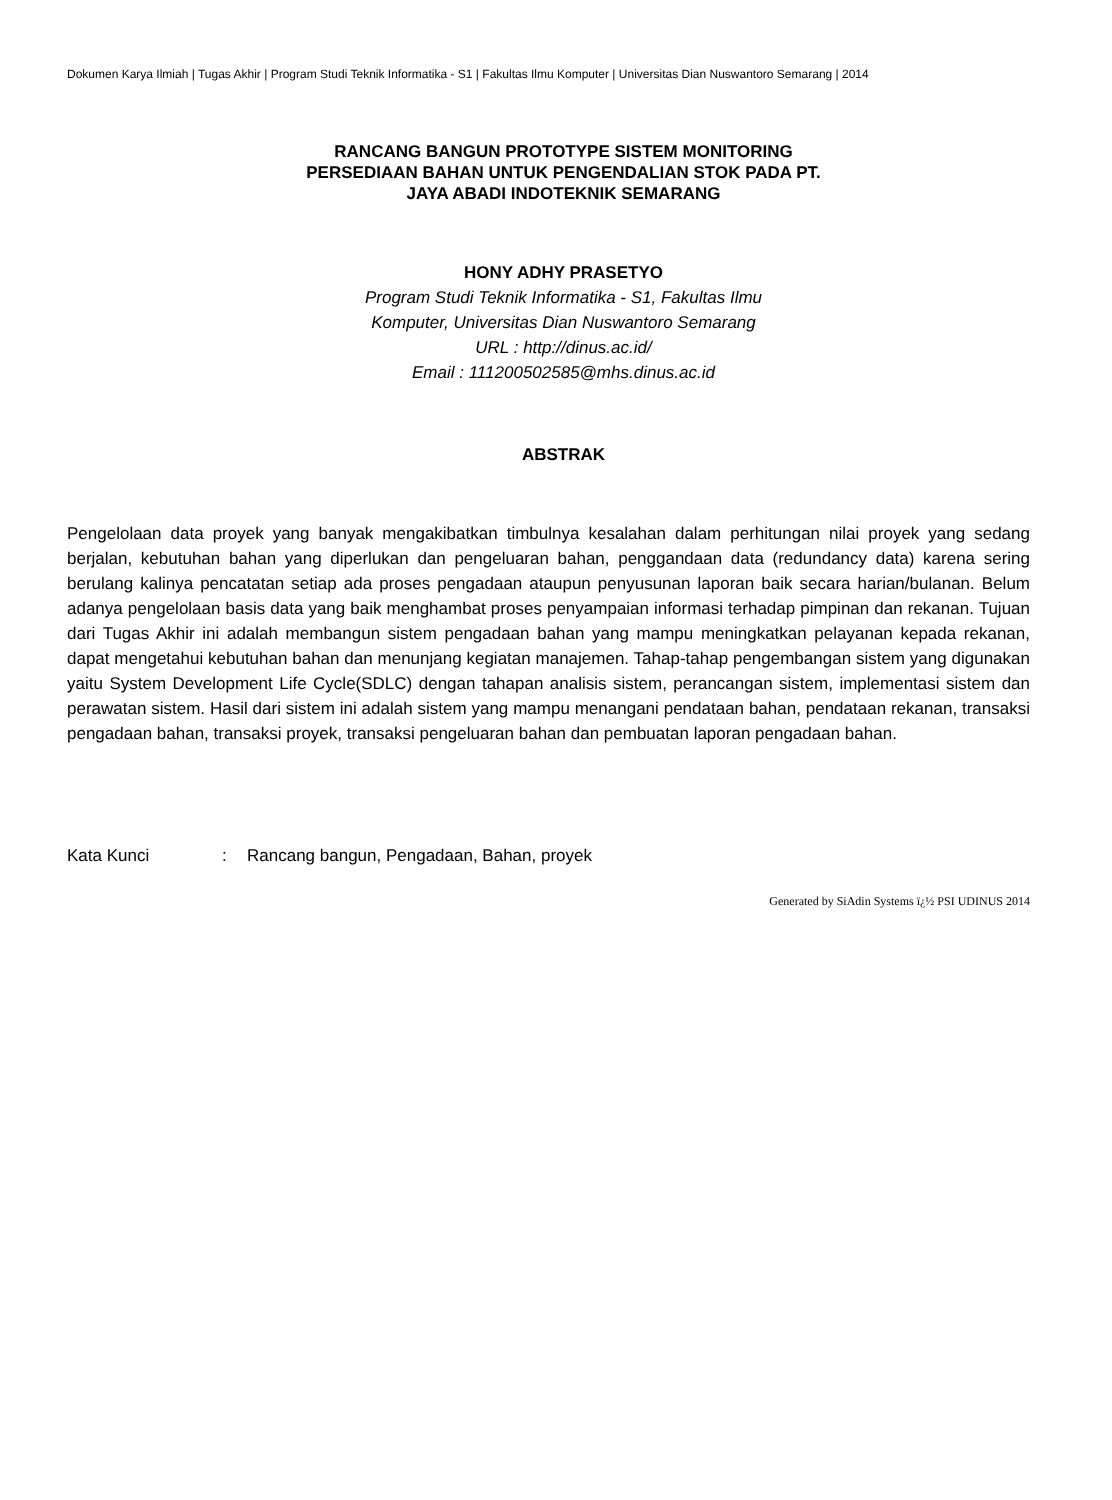Dokumen Karya Ilmiah | Tugas Akhir | Program Studi Teknik Informatika - S1 | Fakultas Ilmu Komputer | Universitas Dian Nuswantoro Semarang | 2014
RANCANG BANGUN PROTOTYPE SISTEM MONITORING
PERSEDIAAN BAHAN UNTUK PENGENDALIAN STOK PADA PT.
JAYA ABADI INDOTEKNIK SEMARANG
HONY ADHY PRASETYO
Program Studi Teknik Informatika - S1, Fakultas Ilmu
Komputer, Universitas Dian Nuswantoro Semarang
URL : http://dinus.ac.id/
Email : 111200502585@mhs.dinus.ac.id
ABSTRAK
Pengelolaan data proyek yang banyak mengakibatkan timbulnya kesalahan dalam perhitungan nilai proyek yang sedang berjalan, kebutuhan bahan yang diperlukan dan pengeluaran bahan, penggandaan data (redundancy data) karena sering berulang kalinya pencatatan setiap ada proses pengadaan ataupun penyusunan laporan baik secara harian/bulanan. Belum adanya pengelolaan basis data yang baik menghambat proses penyampaian informasi terhadap pimpinan dan rekanan. Tujuan dari Tugas Akhir ini adalah membangun sistem pengadaan bahan yang mampu meningkatkan pelayanan kepada rekanan, dapat mengetahui kebutuhan bahan dan menunjang kegiatan manajemen. Tahap-tahap pengembangan sistem yang digunakan yaitu System Development Life Cycle(SDLC) dengan tahapan analisis sistem, perancangan sistem, implementasi sistem dan perawatan sistem. Hasil dari sistem ini adalah sistem yang mampu menangani pendataan bahan, pendataan rekanan, transaksi pengadaan bahan, transaksi proyek, transaksi pengeluaran bahan dan pembuatan laporan pengadaan bahan.
Kata Kunci : Rancang bangun, Pengadaan, Bahan, proyek
Generated by SiAdin Systems ï¿½ PSI UDINUS 2014